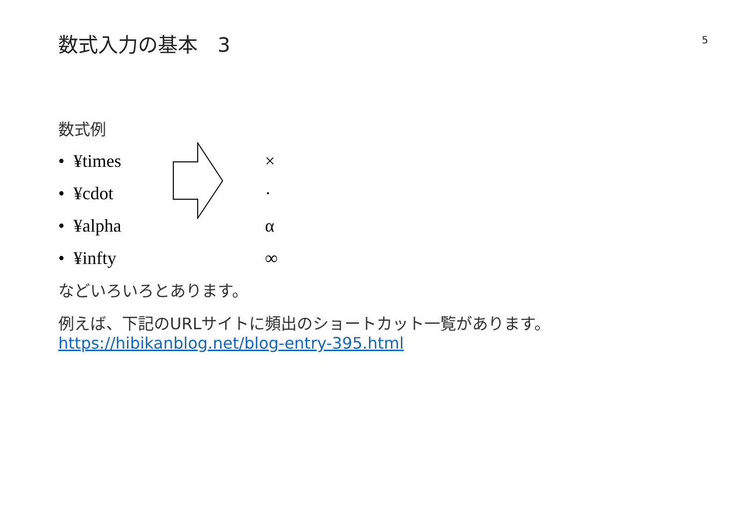5
数式入力の基本　3
数式例
• ¥times ×
• ¥cdot ·
• ¥alpha α
• ¥infty ∞
などいろいろとあります。
例えば、下記のURLサイトに頻出のショートカット一覧があります。
https://hibikanblog.net/blog-entry-395.html